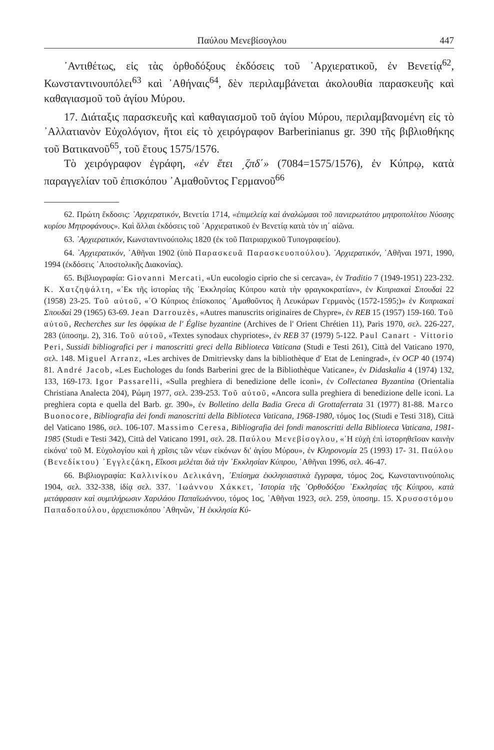Παύλου Μενεβίσογλου 447
᾿Αντιθέτως, εἰς τὰς ὀρθοδόξους ἐκδόσεις τοῦ ᾿Αρχιερατικοῦ, ἐν Βενετίᾳ<sup>62</sup>, Κωνσταντινουπόλει<sup>63</sup> καὶ ᾿Αθήναις<sup>64</sup>, δὲν περιλαμβάνεται ἀκολουθία παρασκευῆς καὶ καθαγιασμοῦ τοῦ ἁγίου Μύρου.
17. Διάταξις παρασκευῆς καὶ καθαγιασμοῦ τοῦ ἁγίου Μύρου, περιλαμβανομένη εἰς τὸ ᾿Αλλατιανὸν Εὐχολόγιον, ἤτοι εἰς τὸ χειρόγραφον Barberinianus gr. 390 τῆς βιβλιοθήκης τοῦ Βατικανοῦ<sup>65</sup>, τοῦ ἔτους 1575/1576.
Τὸ χειρόγραφον ἐγράφη, «ἐν ἔτει ͵ζπδ΄» (7084=1575/1576), ἐν Κύπρῳ, κατὰ παραγγελίαν τοῦ ἐπισκόπου ᾿Αμαθοῦντος Γερμανοῦ<sup>66</sup>
62. Πρώτη ἔκδοσις: ᾿Αρχιερατικόν, Βενετία 1714, «ἐπιμελείᾳ καὶ ἀναλώμασι τοῦ πανιερωτάτου μητροπολίτου Νύσσης κυρίου Μητροφάνους». Καὶ ἄλλαι ἐκδόσεις τοῦ ᾿Αρχιερατικοῦ ἐν Βενετίᾳ κατὰ τὸν ιη΄ αἰῶνα.
63. ᾿Αρχιερατικόν, Κωνσταντινούπολις 1820 (ἐκ τοῦ Πατριαρχικοῦ Τυπογραφείου).
64. ᾿Αρχιερατικόν, ᾿Αθῆναι 1902 (ὑπὸ Παρασκευᾶ Παρασκευοπούλου). ᾿Αρχιερατικόν, ᾿Αθῆναι 1971, 1990, 1994 (ἐκδόσεις ᾿Αποστολικῆς Διακονίας).
65. Βιβλιογραφία: Giovanni Mercati, «Un eucologio ciprio che si cercava», ἐν Traditio 7 (1949-1951) 223-232. Κ. Χατζηψάλτη, «᾿Εκ τῆς ἱστορίας τῆς ᾿Εκκλησίας Κύπρου κατὰ τὴν φραγκοκρατίαν», ἐν Κυπριακαὶ Σπουδαὶ 22 (1958) 23-25. Τοῦ αὐτοῦ, «῾Ο Κύπριος ἐπίσκοπος ᾿Αμαθοῦντος ἢ Λευκάρων Γερμανὸς (1572-1595;)» ἐν Κυπριακαὶ Σπουδαὶ 29 (1965) 63-69. Jean Darrouzès, «Autres manuscrits originaires de Chypre», ἐν REB 15 (1957) 159-160. Τοῦ αὐτοῦ, Recherches sur les ὀφφίκια de l' Église byzantine (Archives de l' Orient Chrétien 11), Paris 1970, σελ. 226-227, 283 (ὑποσημ. 2), 316. Τοῦ αὐτοῦ, «Textes synodaux chypriotes», ἐν REB 37 (1979) 5-122. Paul Canart - Vittorio Peri, Sussidi bibliografici per i manoscritti greci della Biblioteca Vaticana (Studi e Testi 261), Città del Vaticano 1970, σελ. 148. Miguel Arranz, «Les archives de Dmitrievsky dans la bibliothèque d' Etat de Leningrad», ἐν OCP 40 (1974) 81. André Jacob, «Les Euchologes du fonds Barberini grec de la Bibliothèque Vaticane», ἐν Didaskalia 4 (1974) 132, 133, 169-173. Igor Passarelli, «Sulla preghiera di benedizione delle iconi», ἐν Collectanea Byzantina (Orientalia Christiana Analecta 204), Ρώμη 1977, σελ. 239-253. Τοῦ αὐτοῦ, «Ancora sulla preghiera di benedizione delle iconi. La preghiera copta e quella del Barb. gr. 390», ἐν Bolletino della Badia Greca di Grottaferrata 31 (1977) 81-88. Marco Buonocore, Bibliografia dei fondi manoscritti della Biblioteca Vaticana, 1968-1980, τόμος 1ος (Studi e Testi 318), Città del Vaticano 1986, σελ. 106-107. Massimo Ceresa, Bibliografia dei fondi manoscritti della Biblioteca Vaticana, 1981-1985 (Studi e Testi 342), Città del Vaticano 1991, σελ. 28. Παύλου Μενεβίσογλου, «῾Η εὐχὴ ἐπὶ ἱστορηθεῖσαν καινὴν εἰκόνα' τοῦ Μ. Εὐχολογίου καὶ ἡ χρῖσις τῶν νέων εἰκόνων δι' ἁγίου Μύρου», ἐν Κληρονομία 25 (1993) 17- 31. Παύλου (Βενεδίκτου) ᾿Εγγλεζάκη, Εἴκοσι μελέται διὰ τὴν ᾿Εκκλησίαν Κύπρου, ᾿Αθῆναι 1996, σελ. 46-47.
66. Βιβλιογραφία: Καλλινίκου Δελικάνη, ᾿Επίσημα ἐκκλησιαστικὰ ἔγγραφα, τόμος 2ος, Κωνσταντινούπολις 1904, σελ. 332-338, ἰδίᾳ σελ. 337. ᾿Ιωάννου Χάκκετ, ῾Ιστορία τῆς ᾿Ορθοδόξου ᾿Εκκλησίας τῆς Κύπρου, κατὰ μετάφρασιν καὶ συμπλήρωσιν Χαριλάου Παπαϊωάννου, τόμος 1ος, ᾿Αθῆναι 1923, σελ. 259, ὑποσημ. 15. Χρυσοστόμου Παπαδοπούλου, ἀρχιεπισκόπου ᾿Αθηνῶν, ῾Η ἐκκλησία Κύ-